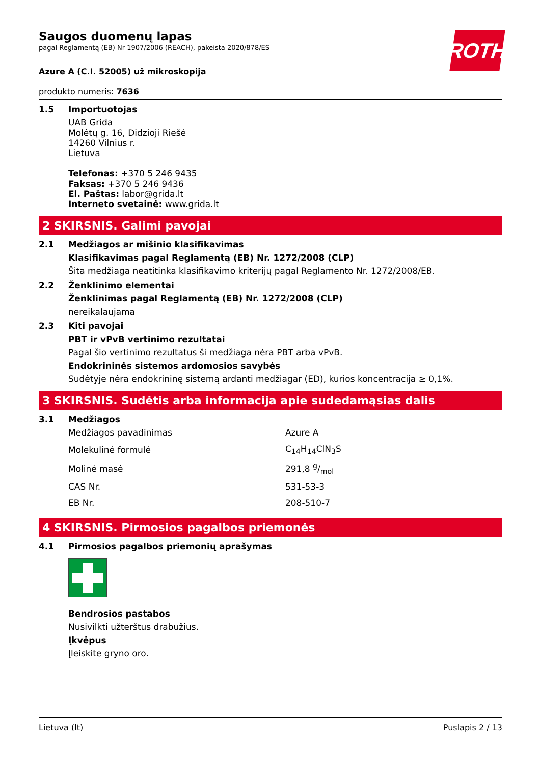ROTH
Saugos duomenų lapas
pagal Reglamentą (EB) Nr 1907/2006 (REACH), pakeista 2020/878/ES
Azure A (C.I. 52005) už mikroskopija
produkto numeris: 7636
1.5 Importuotojas
UAB Grida
Molėtų g. 16, Didzioji Riešė
14260 Vilnius r.
Lietuva
Telefonas: +370 5 246 9435
Faksas: +370 5 246 9436
El. Paštas: labor@grida.lt
Interneto svetainė: www.grida.lt
2 SKIRSNIS. Galimi pavojai
2.1 Medžiagos ar mišinio klasifikavimas
Klasifikavimas pagal Reglamentą (EB) Nr. 1272/2008 (CLP)
Šita medžiaga neatitinka klasifikavimo kriterijų pagal Reglamento Nr. 1272/2008/EB.
2.2 Ženklinimo elementai
Ženklinimas pagal Reglamentą (EB) Nr. 1272/2008 (CLP)
nereikalaujama
2.3 Kiti pavojai
PBT ir vPvB vertinimo rezultatai
Pagal šio vertinimo rezultatus ši medžiaga nėra PBT arba vPvB.
Endokrininės sistemos ardomosios savybės
Sudėtyje nėra endokrininę sistemą ardanti medžiagar (ED), kurios koncentracija ≥ 0,1%.
3 SKIRSNIS. Sudėtis arba informacija apie sudedamąsias dalis
3.1 Medžiagos
| Medžiagos pavadinimas | Azure A |
| Molekulinė formulė | C<sub>14</sub>H<sub>14</sub>ClN<sub>3</sub>S |
| Molinė masė | 291,8 g/mol |
| CAS Nr. | 531-53-3 |
| EB Nr. | 208-510-7 |
4 SKIRSNIS. Pirmosios pagalbos priemonės
4.1 Pirmosios pagalbos priemonių aprašymas
Bendrosios pastabos
Nusivilkti užterštus drabužius.
Įkvėpus
Įleiskite gryno oro.
Lietuva (lt) Puslapis 2 / 13